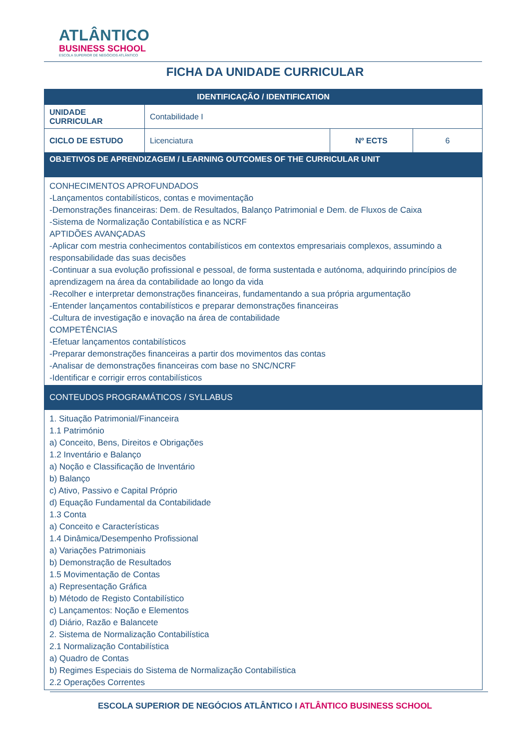ATLÂNTICO
BUSINESS SCHOOL
ESCOLA SUPERIOR DE NEGÓCIOS ATLÂNTICO
FICHA DA UNIDADE CURRICULAR
| IDENTIFICAÇÃO / IDENTIFICATION | | | |
| --- | --- | --- | --- |
| UNIDADE CURRICULAR | Contabilidade I | | |
| CICLO DE ESTUDO | Licenciatura | Nº ECTS | 6 |
| OBJETIVOS DE APRENDIZAGEM / LEARNING OUTCOMES OF THE CURRICULAR UNIT | | | |
| CONHECIMENTOS APROFUNDADOS -Lançamentos contabilísticos, contas e movimentação -Demonstrações financeiras: Dem. de Resultados, Balanço Patrimonial e Dem. de Fluxos de Caixa -Sistema de Normalização Contabilística e as NCRF APTIDÕES AVANÇADAS -Aplicar com mestria conhecimentos contabilísticos em contextos empresariais complexos, assumindo a responsabilidade das suas decisões -Continuar a sua evolução profissional e pessoal, de forma sustentada e autónoma, adquirindo princípios de aprendizagem na área da contabilidade ao longo da vida -Recolher e interpretar demonstrações financeiras, fundamentando a sua própria argumentação -Entender lançamentos contabilísticos e preparar demonstrações financeiras -Cultura de investigação e inovação na área de contabilidade COMPETÊNCIAS -Efetuar lançamentos contabilísticos -Preparar demonstrações financeiras a partir dos movimentos das contas -Analisar de demonstrações financeiras com base no SNC/NCRF -Identificar e corrigir erros contabilísticos | | | |
| CONTEUDOS PROGRAMÁTICOS / SYLLABUS | | | |
| 1. Situação Patrimonial/Financeira 1.1 Património a) Conceito, Bens, Direitos e Obrigações 1.2 Inventário e Balanço a) Noção e Classificação de Inventário b) Balanço c) Ativo, Passivo e Capital Próprio d) Equação Fundamental da Contabilidade 1.3 Conta a) Conceito e Características 1.4 Dinâmica/Desempenho Profissional a) Variações Patrimoniais b) Demonstração de Resultados 1.5 Movimentação de Contas a) Representação Gráfica b) Método de Registo Contabilístico c) Lançamentos: Noção e Elementos d) Diário, Razão e Balancete 2. Sistema de Normalização Contabilística 2.1 Normalização Contabilística a) Quadro de Contas b) Regimes Especiais do Sistema de Normalização Contabilística 2.2 Operações Correntes | | | |
ESCOLA SUPERIOR DE NEGÓCIOS ATLÂNTICO I ATLÂNTICO BUSINESS SCHOOL